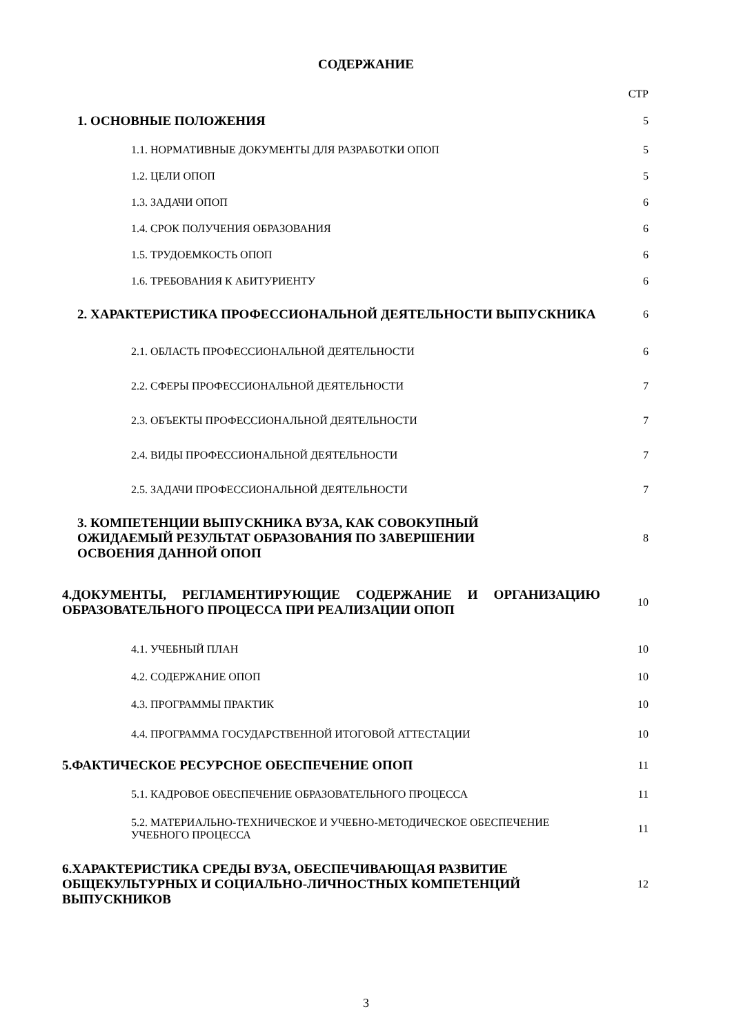СОДЕРЖАНИЕ
| | СТР |
| 1. ОСНОВНЫЕ ПОЛОЖЕНИЯ | 5 |
| 1.1. НОРМАТИВНЫЕ ДОКУМЕНТЫ ДЛЯ РАЗРАБОТКИ ОПОП | 5 |
| 1.2. ЦЕЛИ ОПОП | 5 |
| 1.3. ЗАДАЧИ ОПОП | 6 |
| 1.4. СРОК ПОЛУЧЕНИЯ ОБРАЗОВАНИЯ | 6 |
| 1.5. ТРУДОЕМКОСТЬ ОПОП | 6 |
| 1.6. ТРЕБОВАНИЯ К АБИТУРИЕНТУ | 6 |
| 2. ХАРАКТЕРИСТИКА ПРОФЕССИОНАЛЬНОЙ ДЕЯТЕЛЬНОСТИ ВЫПУСКНИКА | 6 |
| 2.1. ОБЛАСТЬ ПРОФЕССИОНАЛЬНОЙ ДЕЯТЕЛЬНОСТИ | 6 |
| 2.2. СФЕРЫ ПРОФЕССИОНАЛЬНОЙ ДЕЯТЕЛЬНОСТИ | 7 |
| 2.3. ОБЪЕКТЫ ПРОФЕССИОНАЛЬНОЙ ДЕЯТЕЛЬНОСТИ | 7 |
| 2.4. ВИДЫ ПРОФЕССИОНАЛЬНОЙ ДЕЯТЕЛЬНОСТИ | 7 |
| 2.5. ЗАДАЧИ ПРОФЕССИОНАЛЬНОЙ ДЕЯТЕЛЬНОСТИ | 7 |
| 3. КОМПЕТЕНЦИИ ВЫПУСКНИКА ВУЗА, КАК СОВОКУПНЫЙ ОЖИДАЕМЫЙ РЕЗУЛЬТАТ ОБРАЗОВАНИЯ ПО ЗАВЕРШЕНИИ ОСВОЕНИЯ ДАННОЙ ОПОП | 8 |
| 4.ДОКУМЕНТЫ, РЕГЛАМЕНТИРУЮЩИЕ СОДЕРЖАНИЕ И ОРГАНИЗАЦИЮ ОБРАЗОВАТЕЛЬНОГО ПРОЦЕССА ПРИ РЕАЛИЗАЦИИ ОПОП | 10 |
| 4.1. УЧЕБНЫЙ ПЛАН | 10 |
| 4.2. СОДЕРЖАНИЕ ОПОП | 10 |
| 4.3. ПРОГРАММЫ ПРАКТИК | 10 |
| 4.4. ПРОГРАММА ГОСУДАРСТВЕННОЙ ИТОГОВОЙ АТТЕСТАЦИИ | 10 |
| 5.ФАКТИЧЕСКОЕ РЕСУРСНОЕ ОБЕСПЕЧЕНИЕ ОПОП | 11 |
| 5.1. КАДРОВОЕ ОБЕСПЕЧЕНИЕ ОБРАЗОВАТЕЛЬНОГО ПРОЦЕССА | 11 |
| 5.2. МАТЕРИАЛЬНО-ТЕХНИЧЕСКОЕ И УЧЕБНО-МЕТОДИЧЕСКОЕ ОБЕСПЕЧЕНИЕ УЧЕБНОГО ПРОЦЕССА | 11 |
| 6.ХАРАКТЕРИСТИКА СРЕДЫ ВУЗА, ОБЕСПЕЧИВАЮЩАЯ РАЗВИТИЕ ОБЩЕКУЛЬТУРНЫХ И СОЦИАЛЬНО-ЛИЧНОСТНЫХ КОМПЕТЕНЦИЙ ВЫПУСКНИКОВ | 12 |
3